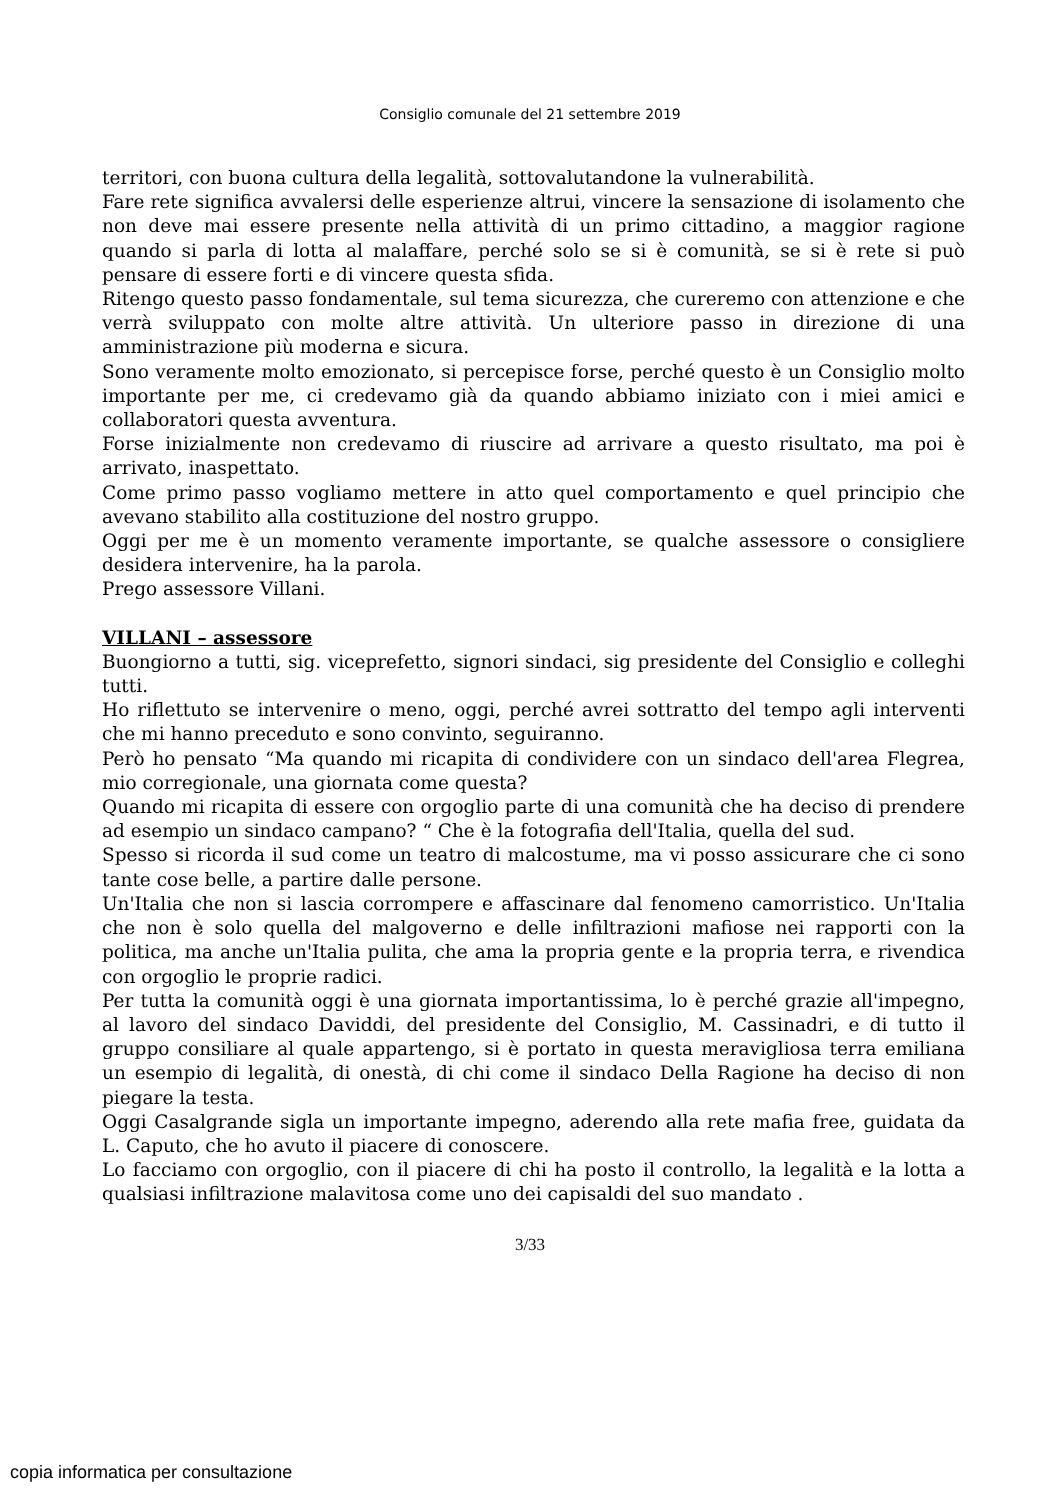Consiglio comunale del 21 settembre 2019
territori, con buona cultura della legalità, sottovalutandone la vulnerabilità.
Fare rete significa avvalersi delle esperienze altrui, vincere la sensazione di isolamento che non deve mai essere presente nella attività di un primo cittadino, a maggior ragione quando si parla di lotta al malaffare, perché solo se si è comunità, se si è rete si può pensare di essere forti e di vincere questa sfida.
Ritengo questo passo fondamentale, sul tema sicurezza, che cureremo con attenzione e che verrà sviluppato con molte altre attività. Un ulteriore passo in direzione di una amministrazione più moderna e sicura.
Sono veramente molto emozionato, si percepisce forse, perché questo è un Consiglio molto importante per me, ci credevamo già da quando abbiamo iniziato con i miei amici e collaboratori questa avventura.
Forse inizialmente non credevamo di riuscire ad arrivare a questo risultato, ma poi è arrivato, inaspettato.
Come primo passo vogliamo mettere in atto quel comportamento e quel principio che avevano stabilito alla costituzione del nostro gruppo.
Oggi per me è un momento veramente importante, se qualche assessore o consigliere desidera intervenire, ha la parola.
Prego assessore Villani.
VILLANI – assessore
Buongiorno a tutti, sig. viceprefetto, signori sindaci, sig presidente del Consiglio e colleghi tutti.
Ho riflettuto se intervenire o meno, oggi, perché avrei sottratto del tempo agli interventi che mi hanno preceduto e sono convinto, seguiranno.
Però ho pensato “Ma quando mi ricapita di condividere con un sindaco dell'area Flegrea, mio corregionale, una giornata come questa?
Quando mi ricapita di essere con orgoglio parte di una comunità che ha deciso di prendere ad esempio un sindaco campano? “ Che è la fotografia dell'Italia, quella del sud.
Spesso si ricorda il sud come un teatro di malcostume, ma vi posso assicurare che ci sono tante cose belle, a partire dalle persone.
Un'Italia che non si lascia corrompere e affascinare dal fenomeno camorristico. Un'Italia che non è solo quella del malgoverno e delle infiltrazioni mafiose nei rapporti con la politica, ma anche un'Italia pulita, che ama la propria gente e la propria terra, e rivendica con orgoglio le proprie radici.
Per tutta la comunità oggi è una giornata importantissima, lo è perché grazie all'impegno, al lavoro del sindaco Daviddi, del presidente del Consiglio, M. Cassinadri, e di tutto il gruppo consiliare al quale appartengo, si è portato in questa meravigliosa terra emiliana un esempio di legalità, di onestà, di chi come il sindaco Della Ragione ha deciso di non piegare la testa.
Oggi Casalgrande sigla un importante impegno, aderendo alla rete mafia free, guidata da L. Caputo, che ho avuto il piacere di conoscere.
Lo facciamo con orgoglio, con il piacere di chi ha posto il controllo, la legalità e la lotta a qualsiasi infiltrazione malavitosa come uno dei capisaldi del suo mandato .
3/33
copia informatica per consultazione